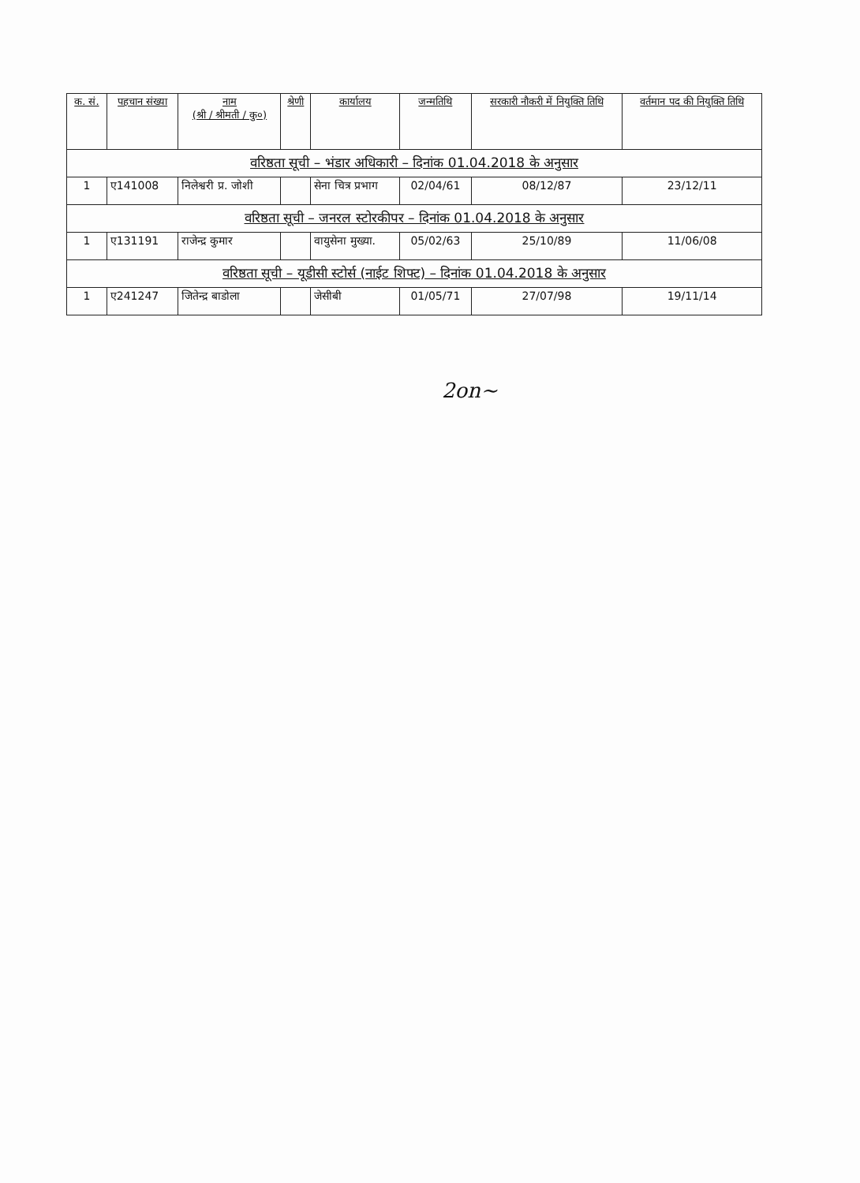| क. सं. | पहचान संख्या | नाम (श्री / श्रीमती / कु०) | श्रेणी | कार्यालय | जन्मतिथि | सरकारी नौकरी में नियुक्ति तिथि | वर्तमान पद की नियुक्ति तिथि |
| --- | --- | --- | --- | --- | --- | --- | --- |
| वरिष्ठता सूची – भंडार अधिकारी – दिनांक 01.04.2018 के अनुसार | | | | | | | |
| 1 | ए141008 | निलेश्वरी प्र. जोशी | | सेना चित्र प्रभाग | 02/04/61 | 08/12/87 | 23/12/11 |
| वरिष्ठता सूची – जनरल स्टोरकीपर – दिनांक 01.04.2018 के अनुसार | | | | | | | |
| 1 | ए131191 | राजेन्द्र कुमार | | वायुसेना मुख्या. | 05/02/63 | 25/10/89 | 11/06/08 |
| वरिष्ठता सूची – यूडीसी स्टोर्स (नाईट शिफ्ट) – दिनांक 01.04.2018 के अनुसार | | | | | | | |
| 1 | ए241247 | जितेन्द्र बाडोला | | जेसीबी | 01/05/71 | 27/07/98 | 19/11/14 |
2on~